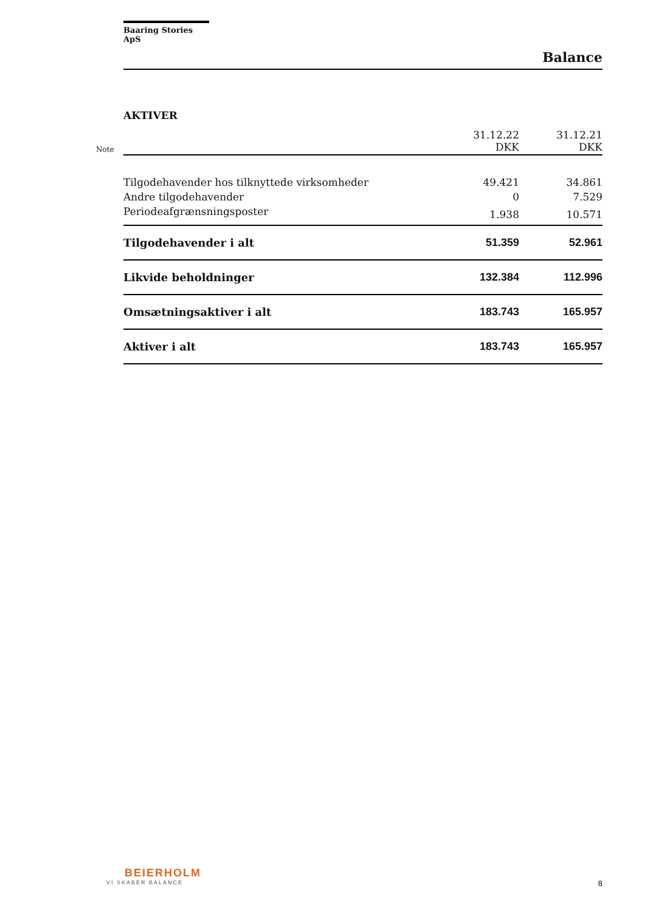Baaring Stories ApS
Balance
AKTIVER
| Note | | 31.12.22 DKK | 31.12.21 DKK |
| | Tilgodehavender hos tilknyttede virksomheder | 49.421 | 34.861 |
| | Andre tilgodehavender | 0 | 7.529 |
| | Periodeafgrænsningsposter | 1.938 | 10.571 |
| | Tilgodehavender i alt | 51.359 | 52.961 |
| | Likvide beholdninger | 132.384 | 112.996 |
| | Omsætningsaktiver i alt | 183.743 | 165.957 |
| | Aktiver i alt | 183.743 | 165.957 |
BEIERHOLM
VI SKABER BALANCE
8